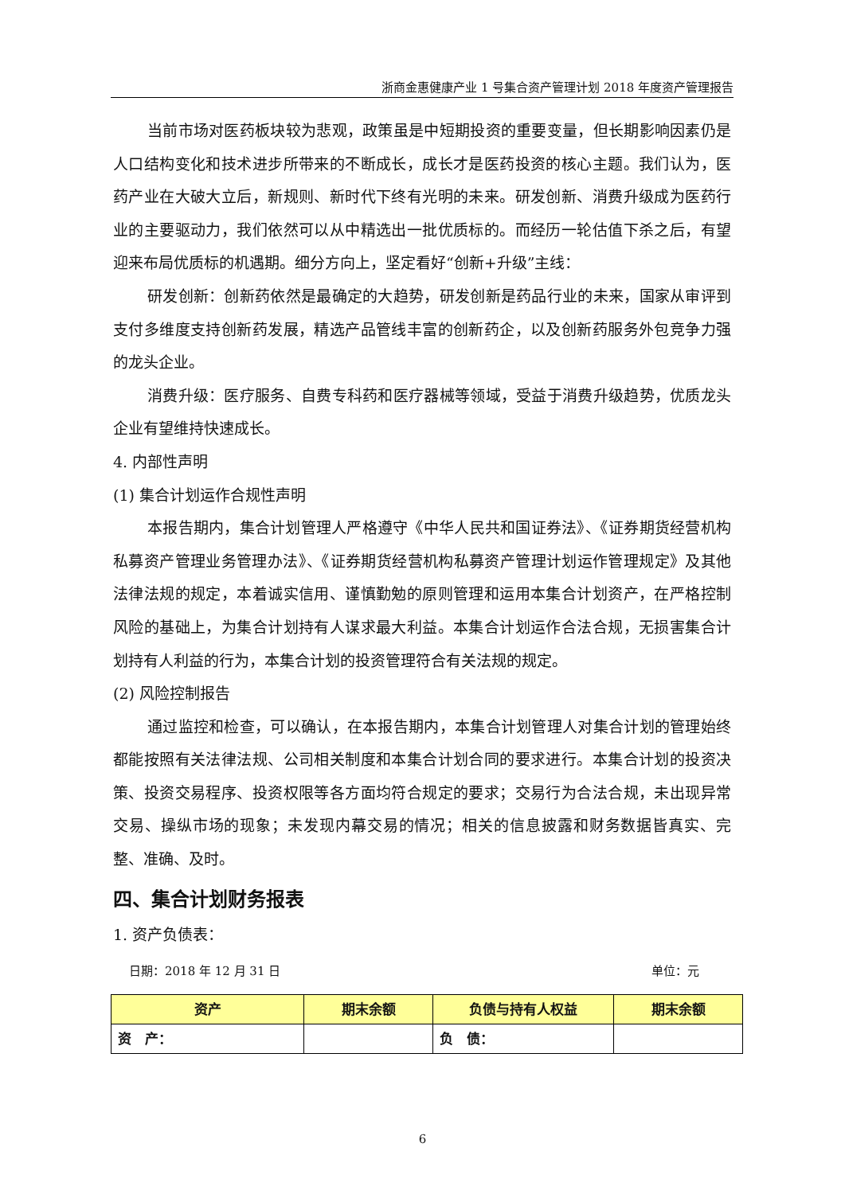浙商金惠健康产业 1 号集合资产管理计划 2018 年度资产管理报告
当前市场对医药板块较为悲观，政策虽是中短期投资的重要变量，但长期影响因素仍是人口结构变化和技术进步所带来的不断成长，成长才是医药投资的核心主题。我们认为，医药产业在大破大立后，新规则、新时代下终有光明的未来。研发创新、消费升级成为医药行业的主要驱动力，我们依然可以从中精选出一批优质标的。而经历一轮估值下杀之后，有望迎来布局优质标的机遇期。细分方向上，坚定看好“创新+升级”主线：
研发创新：创新药依然是最确定的大趋势，研发创新是药品行业的未来，国家从审评到支付多维度支持创新药发展，精选产品管线丰富的创新药企，以及创新药服务外包竞争力强的龙头企业。
消费升级：医疗服务、自费专科药和医疗器械等领域，受益于消费升级趋势，优质龙头企业有望维持快速成长。
4. 内部性声明
(1) 集合计划运作合规性声明
本报告期内，集合计划管理人严格遵守《中华人民共和国证券法》、《证券期货经营机构私募资产管理业务管理办法》、《证券期货经营机构私募资产管理计划运作管理规定》及其他法律法规的规定，本着诚实信用、谨慎勤勉的原则管理和运用本集合计划资产，在严格控制风险的基础上，为集合计划持有人谋求最大利益。本集合计划运作合法合规，无损害集合计划持有人利益的行为，本集合计划的投资管理符合有关法规的规定。
(2) 风险控制报告
通过监控和检查，可以确认，在本报告期内，本集合计划管理人对集合计划的管理始终都能按照有关法律法规、公司相关制度和本集合计划合同的要求进行。本集合计划的投资决策、投资交易程序、投资权限等各方面均符合规定的要求；交易行为合法合规，未出现异常交易、操纵市场的现象；未发现内幕交易的情况；相关的信息披露和财务数据皆真实、完整、准确、及时。
四、集合计划财务报表
1. 资产负债表：
日期：2018 年 12 月 31 日 单位：元
| 资产 | 期末余额 | 负债与持有人权益 | 期末余额 |
| --- | --- | --- | --- |
| 资 产： | | 负 债： | |
6